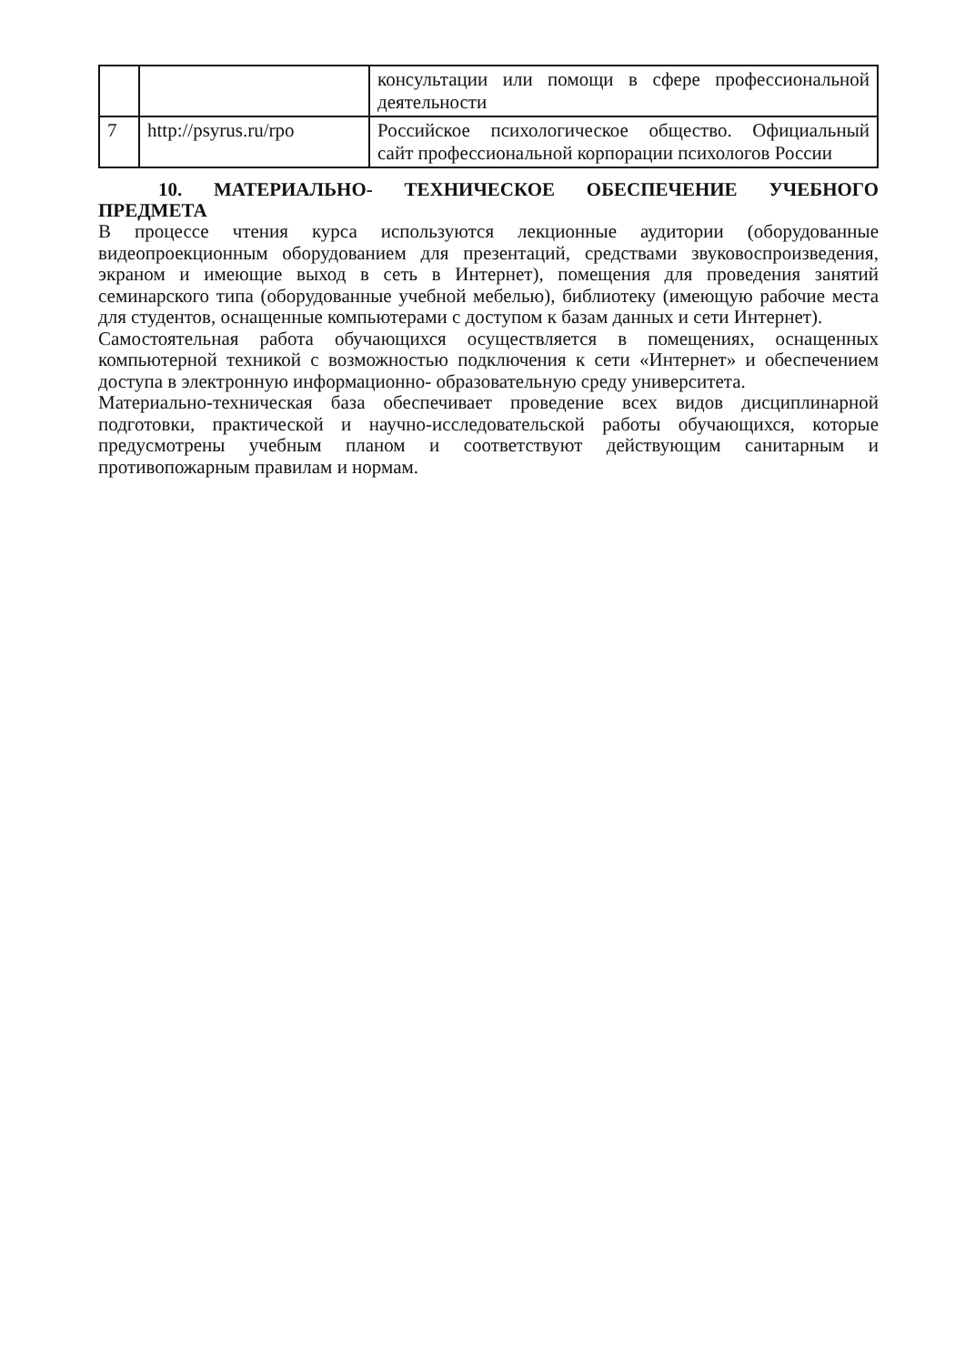| | | консультации или помощи в сфере профессиональной деятельности |
| 7 | http://psyrus.ru/rpo | Российское психологическое общество. Официальный сайт профессиональной корпорации психологов России |
10. МАТЕРИАЛЬНО- ТЕХНИЧЕСКОЕ ОБЕСПЕЧЕНИЕ УЧЕБНОГО ПРЕДМЕТА
В процессе чтения курса используются лекционные аудитории (оборудованные видеопроекционным оборудованием для презентаций, средствами звуковоспроизведения, экраном и имеющие выход в сеть в Интернет), помещения для проведения занятий семинарского типа (оборудованные учебной мебелью), библиотеку (имеющую рабочие места для студентов, оснащенные компьютерами с доступом к базам данных и сети Интернет).
Самостоятельная работа обучающихся осуществляется в помещениях, оснащенных компьютерной техникой с возможностью подключения к сети «Интернет» и обеспечением доступа в электронную информационно- образовательную среду университета.
Материально-техническая база обеспечивает проведение всех видов дисциплинарной подготовки, практической и научно-исследовательской работы обучающихся, которые предусмотрены учебным планом и соответствуют действующим санитарным и противопожарным правилам и нормам.